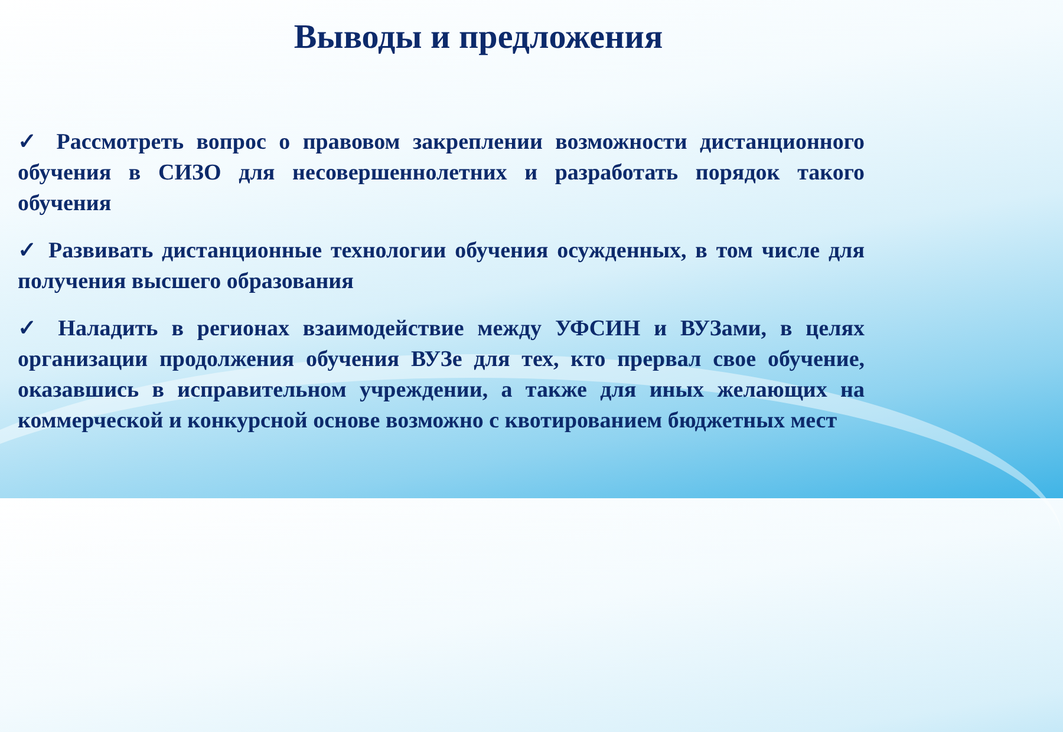Выводы и предложения
✓ Рассмотреть вопрос о правовом закреплении возможности дистанционного обучения в СИЗО для несовершеннолетних и разработать порядок такого обучения
✓ Развивать дистанционные технологии обучения осужденных, в том числе для получения высшего образования
✓ Наладить в регионах взаимодействие между УФСИН и ВУЗами, в целях организации продолжения обучения ВУЗе для тех, кто прервал свое обучение, оказавшись в исправительном учреждении, а также для иных желающих на коммерческой и конкурсной основе возможно с квотированием бюджетных мест